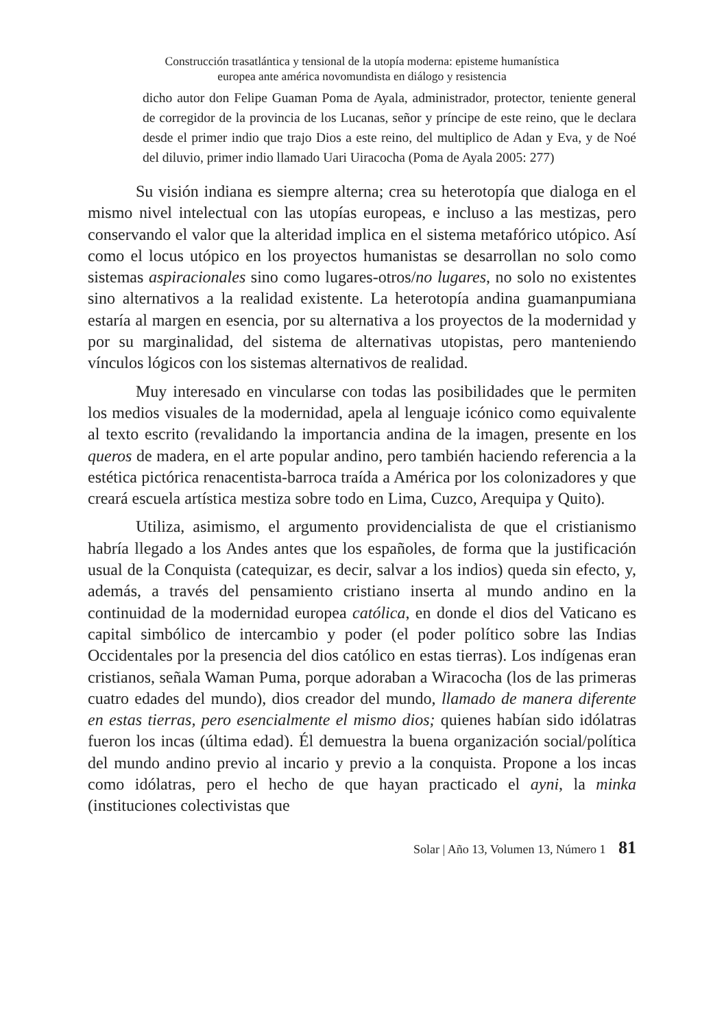Construcción trasatlántica y tensional de la utopía moderna: episteme humanística
europea ante américa novomundista en diálogo y resistencia
dicho autor don Felipe Guaman Poma de Ayala, administrador, protector, teniente general de corregidor de la provincia de los Lucanas, señor y príncipe de este reino, que le declara desde el primer indio que trajo Dios a este reino, del multiplico de Adan y Eva, y de Noé del diluvio, primer indio llamado Uari Uiracocha (Poma de Ayala 2005: 277)
Su visión indiana es siempre alterna; crea su heterotopía que dialoga en el mismo nivel intelectual con las utopías europeas, e incluso a las mestizas, pero conservando el valor que la alteridad implica en el sistema metafórico utópico. Así como el locus utópico en los proyectos humanistas se desarrollan no solo como sistemas aspiracionales sino como lugares-otros/no lugares, no solo no existentes sino alternativos a la realidad existente. La heterotopía andina guamanpumiana estaría al margen en esencia, por su alternativa a los proyectos de la modernidad y por su marginalidad, del sistema de alternativas utopistas, pero manteniendo vínculos lógicos con los sistemas alternativos de realidad.
Muy interesado en vincularse con todas las posibilidades que le permiten los medios visuales de la modernidad, apela al lenguaje icónico como equivalente al texto escrito (revalidando la importancia andina de la imagen, presente en los queros de madera, en el arte popular andino, pero también haciendo referencia a la estética pictórica renacentista-barroca traída a América por los colonizadores y que creará escuela artística mestiza sobre todo en Lima, Cuzco, Arequipa y Quito).
Utiliza, asimismo, el argumento providencialista de que el cristianismo habría llegado a los Andes antes que los españoles, de forma que la justificación usual de la Conquista (catequizar, es decir, salvar a los indios) queda sin efecto, y, además, a través del pensamiento cristiano inserta al mundo andino en la continuidad de la modernidad europea católica, en donde el dios del Vaticano es capital simbólico de intercambio y poder (el poder político sobre las Indias Occidentales por la presencia del dios católico en estas tierras). Los indígenas eran cristianos, señala Waman Puma, porque adoraban a Wiracocha (los de las primeras cuatro edades del mundo), dios creador del mundo, llamado de manera diferente en estas tierras, pero esencialmente el mismo dios; quienes habían sido idólatras fueron los incas (última edad). Él demuestra la buena organización social/política del mundo andino previo al incario y previo a la conquista. Propone a los incas como idólatras, pero el hecho de que hayan practicado el ayni, la minka (instituciones colectivistas que
Solar | Año 13, Volumen 13, Número 1 81